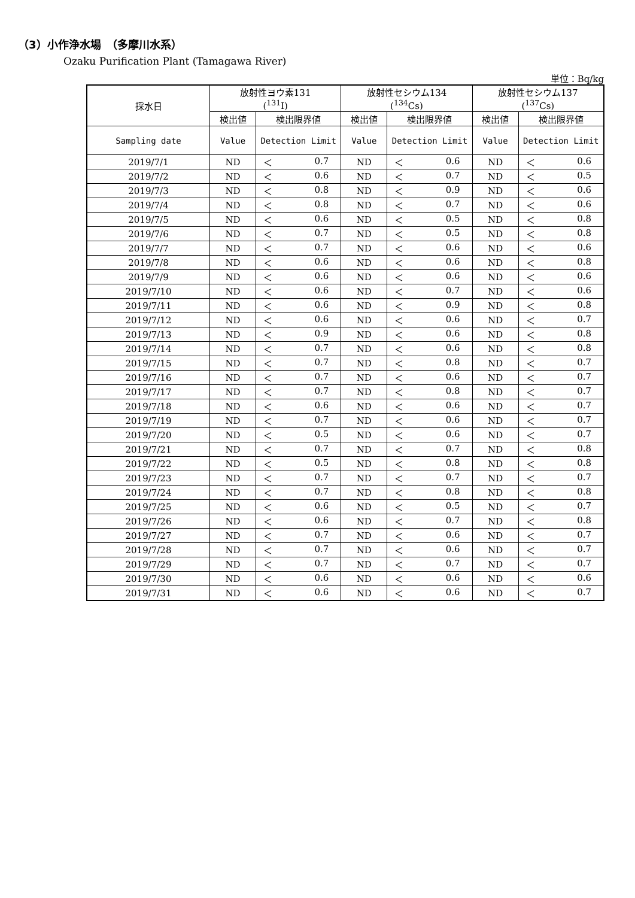（3）小作浄水場　（多摩川水系）
Ozaku Purification Plant (Tamagawa River)
単位：Bq/kg
| 採水日 | 放射性ヨウ素131 (<sup>131</sup>I) | | 放射性セシウム134 (<sup>134</sup>Cs) | | 放射性セシウム137 (<sup>137</sup>Cs) | |
| --- | --- | --- | --- | --- | --- | --- |
| | 検出値 | 検出限界値 | 検出値 | 検出限界値 | 検出値 | 検出限界値 |
| Sampling date | Value | Detection Limit | Value | Detection Limit | Value | Detection Limit |
| 2019/7/1 | ND | ＜ 0.7 | ND | ＜ 0.6 | ND | ＜ 0.6 |
| 2019/7/2 | ND | ＜ 0.6 | ND | ＜ 0.7 | ND | ＜ 0.5 |
| 2019/7/3 | ND | ＜ 0.8 | ND | ＜ 0.9 | ND | ＜ 0.6 |
| 2019/7/4 | ND | ＜ 0.8 | ND | ＜ 0.7 | ND | ＜ 0.6 |
| 2019/7/5 | ND | ＜ 0.6 | ND | ＜ 0.5 | ND | ＜ 0.8 |
| 2019/7/6 | ND | ＜ 0.7 | ND | ＜ 0.5 | ND | ＜ 0.8 |
| 2019/7/7 | ND | ＜ 0.7 | ND | ＜ 0.6 | ND | ＜ 0.6 |
| 2019/7/8 | ND | ＜ 0.6 | ND | ＜ 0.6 | ND | ＜ 0.8 |
| 2019/7/9 | ND | ＜ 0.6 | ND | ＜ 0.6 | ND | ＜ 0.6 |
| 2019/7/10 | ND | ＜ 0.6 | ND | ＜ 0.7 | ND | ＜ 0.6 |
| 2019/7/11 | ND | ＜ 0.6 | ND | ＜ 0.9 | ND | ＜ 0.8 |
| 2019/7/12 | ND | ＜ 0.6 | ND | ＜ 0.6 | ND | ＜ 0.7 |
| 2019/7/13 | ND | ＜ 0.9 | ND | ＜ 0.6 | ND | ＜ 0.8 |
| 2019/7/14 | ND | ＜ 0.7 | ND | ＜ 0.6 | ND | ＜ 0.8 |
| 2019/7/15 | ND | ＜ 0.7 | ND | ＜ 0.8 | ND | ＜ 0.7 |
| 2019/7/16 | ND | ＜ 0.7 | ND | ＜ 0.6 | ND | ＜ 0.7 |
| 2019/7/17 | ND | ＜ 0.7 | ND | ＜ 0.8 | ND | ＜ 0.7 |
| 2019/7/18 | ND | ＜ 0.6 | ND | ＜ 0.6 | ND | ＜ 0.7 |
| 2019/7/19 | ND | ＜ 0.7 | ND | ＜ 0.6 | ND | ＜ 0.7 |
| 2019/7/20 | ND | ＜ 0.5 | ND | ＜ 0.6 | ND | ＜ 0.7 |
| 2019/7/21 | ND | ＜ 0.7 | ND | ＜ 0.7 | ND | ＜ 0.8 |
| 2019/7/22 | ND | ＜ 0.5 | ND | ＜ 0.8 | ND | ＜ 0.8 |
| 2019/7/23 | ND | ＜ 0.7 | ND | ＜ 0.7 | ND | ＜ 0.7 |
| 2019/7/24 | ND | ＜ 0.7 | ND | ＜ 0.8 | ND | ＜ 0.8 |
| 2019/7/25 | ND | ＜ 0.6 | ND | ＜ 0.5 | ND | ＜ 0.7 |
| 2019/7/26 | ND | ＜ 0.6 | ND | ＜ 0.7 | ND | ＜ 0.8 |
| 2019/7/27 | ND | ＜ 0.7 | ND | ＜ 0.6 | ND | ＜ 0.7 |
| 2019/7/28 | ND | ＜ 0.7 | ND | ＜ 0.6 | ND | ＜ 0.7 |
| 2019/7/29 | ND | ＜ 0.7 | ND | ＜ 0.7 | ND | ＜ 0.7 |
| 2019/7/30 | ND | ＜ 0.6 | ND | ＜ 0.6 | ND | ＜ 0.6 |
| 2019/7/31 | ND | ＜ 0.6 | ND | ＜ 0.6 | ND | ＜ 0.7 |